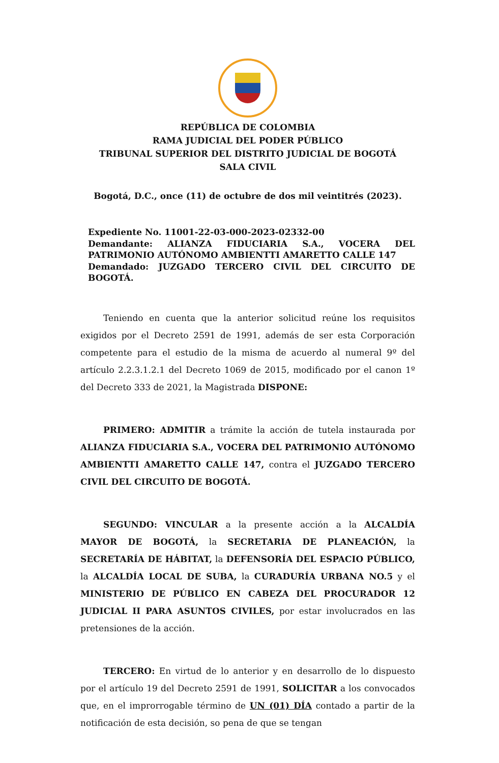REPÚBLICA DE COLOMBIA
RAMA JUDICIAL DEL PODER PÚBLICO
TRIBUNAL SUPERIOR DEL DISTRITO JUDICIAL DE BOGOTÁ
SALA CIVIL
Bogotá, D.C., once (11) de octubre de dos mil veintitrés (2023).
Expediente No. 11001-22-03-000-2023-02332-00
Demandante: ALIANZA FIDUCIARIA S.A., VOCERA DEL PATRIMONIO AUTÓNOMO AMBIENTTI AMARETTO CALLE 147
Demandado: JUZGADO TERCERO CIVIL DEL CIRCUITO DE BOGOTÁ.
Teniendo en cuenta que la anterior solicitud reúne los requisitos exigidos por el Decreto 2591 de 1991, además de ser esta Corporación competente para el estudio de la misma de acuerdo al numeral 9º del artículo 2.2.3.1.2.1 del Decreto 1069 de 2015, modificado por el canon 1º del Decreto 333 de 2021, la Magistrada DISPONE:
PRIMERO: ADMITIR a trámite la acción de tutela instaurada por ALIANZA FIDUCIARIA S.A., VOCERA DEL PATRIMONIO AUTÓNOMO AMBIENTTI AMARETTO CALLE 147, contra el JUZGADO TERCERO CIVIL DEL CIRCUITO DE BOGOTÁ.
SEGUNDO: VINCULAR a la presente acción a la ALCALDÍA MAYOR DE BOGOTÁ, la SECRETARIA DE PLANEACIÓN, la SECRETARÍA DE HÁBITAT, la DEFENSORÍA DEL ESPACIO PÚBLICO, la ALCALDÍA LOCAL DE SUBA, la CURADURÍA URBANA NO.5 y el MINISTERIO DE PÚBLICO EN CABEZA DEL PROCURADOR 12 JUDICIAL II PARA ASUNTOS CIVILES, por estar involucrados en las pretensiones de la acción.
TERCERO: En virtud de lo anterior y en desarrollo de lo dispuesto por el artículo 19 del Decreto 2591 de 1991, SOLICITAR a los convocados que, en el improrrogable término de UN (01) DÍA contado a partir de la notificación de esta decisión, so pena de que se tengan